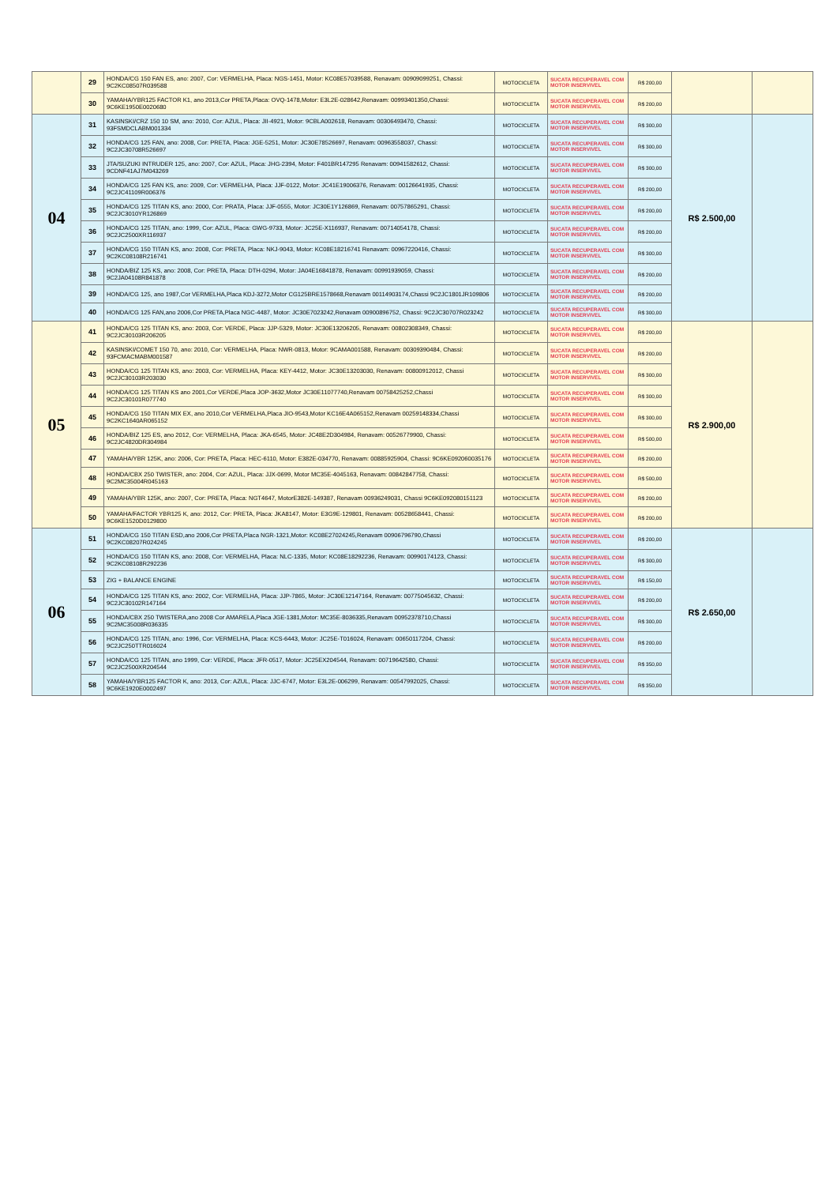| | 29 | HONDA/CG 150 FAN ES, ano: 2007, Cor: VERMELHA, Placa: NGS-1451, Motor: KC08E57039588, Renavam: 00909099251, Chassi: 9C2KC08507R039588 | MOTOCICLETA | SUCATA RECUPERAVEL COM MOTOR INSERVIVEL | R$ 200,00 | | |
| | 30 | YAMAHA/YBR125 FACTOR K1, ano 2013,Cor PRETA,Placa: OVQ-1478,Motor: E3L2E-028642,Renavam: 00993401350,Chassi: 9C6KE1950E0020680 | MOTOCICLETA | SUCATA RECUPERAVEL COM MOTOR INSERVIVEL | R$ 200,00 | | |
| 04 | 31 | KASINSKI/CRZ 150 10 SM, ano: 2010, Cor: AZUL, Placa: JII-4921, Motor: 9CBLA002618, Renavam: 00306493470, Chassi: 93FSMDCLABM001334 | MOTOCICLETA | SUCATA RECUPERAVEL COM MOTOR INSERVIVEL | R$ 300,00 | R$ 2.500,00 | |
| | 32 | HONDA/CG 125 FAN, ano: 2008, Cor: PRETA, Placa: JGE-5251, Motor: JC30E78526697, Renavam: 00963558037, Chassi: 9C2JC30708R526697 | MOTOCICLETA | SUCATA RECUPERAVEL COM MOTOR INSERVIVEL | R$ 300,00 | | |
| | 33 | JTA/SUZUKI INTRUDER 125, ano: 2007, Cor: AZUL, Placa: JHG-2394, Motor: F401BR147295 Renavam: 00941582612, Chassi: 9CDNF41AJ7M043269 | MOTOCICLETA | SUCATA RECUPERAVEL COM MOTOR INSERVIVEL | R$ 300,00 | | |
| | 34 | HONDA/CG 125 FAN KS, ano: 2009, Cor: VERMELHA, Placa: JJF-0122, Motor: JC41E19006376, Renavam: 00126641935, Chassi: 9C2JC41109R006376 | MOTOCICLETA | SUCATA RECUPERAVEL COM MOTOR INSERVIVEL | R$ 200,00 | | |
| | 35 | HONDA/CG 125 TITAN KS, ano: 2000, Cor: PRATA, Placa: JJF-0555, Motor: JC30E1Y126869, Renavam: 00757865291, Chassi: 9C2JC3010YR126869 | MOTOCICLETA | SUCATA RECUPERAVEL COM MOTOR INSERVIVEL | R$ 200,00 | | |
| | 36 | HONDA/CG 125 TITAN, ano: 1999, Cor: AZUL, Placa: GWG-9733, Motor: JC25E-X116937, Renavam: 00714054178, Chassi: 9C2JC2500XR116937 | MOTOCICLETA | SUCATA RECUPERAVEL COM MOTOR INSERVIVEL | R$ 200,00 | | |
| | 37 | HONDA/CG 150 TITAN KS, ano: 2008, Cor: PRETA, Placa: NKJ-9043, Motor: KC08E18216741 Renavam: 00967220416, Chassi: 9C2KC08108R216741 | MOTOCICLETA | SUCATA RECUPERAVEL COM MOTOR INSERVIVEL | R$ 300,00 | | |
| | 38 | HONDA/BIZ 125 KS, ano: 2008, Cor: PRETA, Placa: DTH-0294, Motor: JA04E16841878, Renavam: 00991939059, Chassi: 9C2JA04108R841878 | MOTOCICLETA | SUCATA RECUPERAVEL COM MOTOR INSERVIVEL | R$ 200,00 | | |
| | 39 | HONDA/CG 125, ano 1987,Cor VERMELHA,Placa KDJ-3272,Motor CG125BRE1578668,Renavam 00114903174,Chassi 9C2JC1801JR109806 | MOTOCICLETA | SUCATA RECUPERAVEL COM MOTOR INSERVIVEL | R$ 200,00 | | |
| | 40 | HONDA/CG 125 FAN,ano 2006,Cor PRETA,Placa NGC-4487, Motor: JC30E7023242,Renavam 00900896752, Chassi: 9C2JC30707R023242 | MOTOCICLETA | SUCATA RECUPERAVEL COM MOTOR INSERVIVEL | R$ 300,00 | | |
| 05 | 41 | HONDA/CG 125 TITAN KS, ano: 2003, Cor: VERDE, Placa: JJP-5329, Motor: JC30E13206205, Renavam: 00802308349, Chassi: 9C2JC30103R206205 | MOTOCICLETA | SUCATA RECUPERAVEL COM MOTOR INSERVIVEL | R$ 200,00 | R$ 2.900,00 | |
| | 42 | KASINSKI/COMET 150 70, ano: 2010, Cor: VERMELHA, Placa: NWR-0813, Motor: 9CAMA001588, Renavam: 00309390484, Chassi: 93FCMACMABM001587 | MOTOCICLETA | SUCATA RECUPERAVEL COM MOTOR INSERVIVEL | R$ 200,00 | | |
| | 43 | HONDA/CG 125 TITAN KS, ano: 2003, Cor: VERMELHA, Placa: KEY-4412, Motor: JC30E13203030, Renavam: 00800912012, Chassi 9C2JC30103R203030 | MOTOCICLETA | SUCATA RECUPERAVEL COM MOTOR INSERVIVEL | R$ 300,00 | | |
| | 44 | HONDA/CG 125 TITAN KS ano 2001,Cor VERDE,Placa JOP-3632,Motor JC30E11077740,Renavam 00758425252,Chassi 9C2JC30101R077740 | MOTOCICLETA | SUCATA RECUPERAVEL COM MOTOR INSERVIVEL | R$ 300,00 | | |
| | 45 | HONDA/CG 150 TITAN MIX EX, ano 2010,Cor VERMELHA,Placa JIO-9543,Motor KC16E4A065152,Renavam 00259148334,Chassi 9C2KC1640AR065152 | MOTOCICLETA | SUCATA RECUPERAVEL COM MOTOR INSERVIVEL | R$ 300,00 | | |
| | 46 | HONDA/BIZ 125 ES, ano 2012, Cor: VERMELHA, Placa: JKA-6545, Motor: JC48E2D304984, Renavam: 00526779900, Chassi: 9C2JC4820DR304984 | MOTOCICLETA | SUCATA RECUPERAVEL COM MOTOR INSERVIVEL | R$ 500,00 | | |
| | 47 | YAMAHA/YBR 125K, ano: 2006, Cor: PRETA, Placa: HEC-6110, Motor: E382E-034770, Renavam: 00885925904, Chassi: 9C6KE092060035176 | MOTOCICLETA | SUCATA RECUPERAVEL COM MOTOR INSERVIVEL | R$ 200,00 | | |
| | 48 | HONDA/CBX 250 TWISTER, ano: 2004, Cor: AZUL, Placa: JJX-0699, Motor MC35E-4045163, Renavam: 00842847758, Chassi: 9C2MC35004R045163 | MOTOCICLETA | SUCATA RECUPERAVEL COM MOTOR INSERVIVEL | R$ 500,00 | | |
| | 49 | YAMAHA/YBR 125K, ano: 2007, Cor: PRETA, Placa: NGT4647, MotorE382E-149387, Renavam 00936249031, Chassi 9C6KE092080151123 | MOTOCICLETA | SUCATA RECUPERAVEL COM MOTOR INSERVIVEL | R$ 200,00 | | |
| | 50 | YAMAHA/FACTOR YBR125 K, ano: 2012, Cor: PRETA, Placa: JKA8147, Motor: E3G9E-129801, Renavam: 00528658441, Chassi: 9C6KE1520D0129800 | MOTOCICLETA | SUCATA RECUPERAVEL COM MOTOR INSERVIVEL | R$ 200,00 | | |
| 06 | 51 | HONDA/CG 150 TITAN ESD,ano 2006,Cor PRETA,Placa NGR-1321,Motor: KC08E27024245,Renavam 00906796790,Chassi 9C2KC08207R024245 | MOTOCICLETA | SUCATA RECUPERAVEL COM MOTOR INSERVIVEL | R$ 200,00 | R$ 2.650,00 | |
| | 52 | HONDA/CG 150 TITAN KS, ano: 2008, Cor: VERMELHA, Placa: NLC-1335, Motor: KC08E18292236, Renavam: 00990174123, Chassi: 9C2KC08108R292236 | MOTOCICLETA | SUCATA RECUPERAVEL COM MOTOR INSERVIVEL | R$ 300,00 | | |
| | 53 | ZIG + BALANCE ENGINE | MOTOCICLETA | SUCATA RECUPERAVEL COM MOTOR INSERVIVEL | R$ 150,00 | | |
| | 54 | HONDA/CG 125 TITAN KS, ano: 2002, Cor: VERMELHA, Placa: JJP-7865, Motor: JC30E12147164, Renavam: 00775045632, Chassi: 9C2JC30102R147164 | MOTOCICLETA | SUCATA RECUPERAVEL COM MOTOR INSERVIVEL | R$ 200,00 | | |
| | 55 | HONDA/CBX 250 TWISTERA,ano 2008 Cor AMARELA,Placa JGE-1381,Motor: MC35E-8036335,Renavam 00952378710,Chassi 9C2MC35008R036335 | MOTOCICLETA | SUCATA RECUPERAVEL COM MOTOR INSERVIVEL | R$ 300,00 | | |
| | 56 | HONDA/CG 125 TITAN, ano: 1996, Cor: VERMELHA, Placa: KCS-6443, Motor: JC25E-T016024, Renavam: 00650117204, Chassi: 9C2JC250TTR016024 | MOTOCICLETA | SUCATA RECUPERAVEL COM MOTOR INSERVIVEL | R$ 200,00 | | |
| | 57 | HONDA/CG 125 TITAN, ano 1999, Cor: VERDE, Placa: JFR-0517, Motor: JC25EX204544, Renavam: 00719642580, Chassi: 9C2JC2500XR204544 | MOTOCICLETA | SUCATA RECUPERAVEL COM MOTOR INSERVIVEL | R$ 350,00 | | |
| | 58 | YAMAHA/YBR125 FACTOR K, ano: 2013, Cor: AZUL, Placa: JJC-6747, Motor: E3L2E-006299, Renavam: 00547992025, Chassi: 9C6KE1920E0002497 | MOTOCICLETA | SUCATA RECUPERAVEL COM MOTOR INSERVIVEL | R$ 350,00 | | |